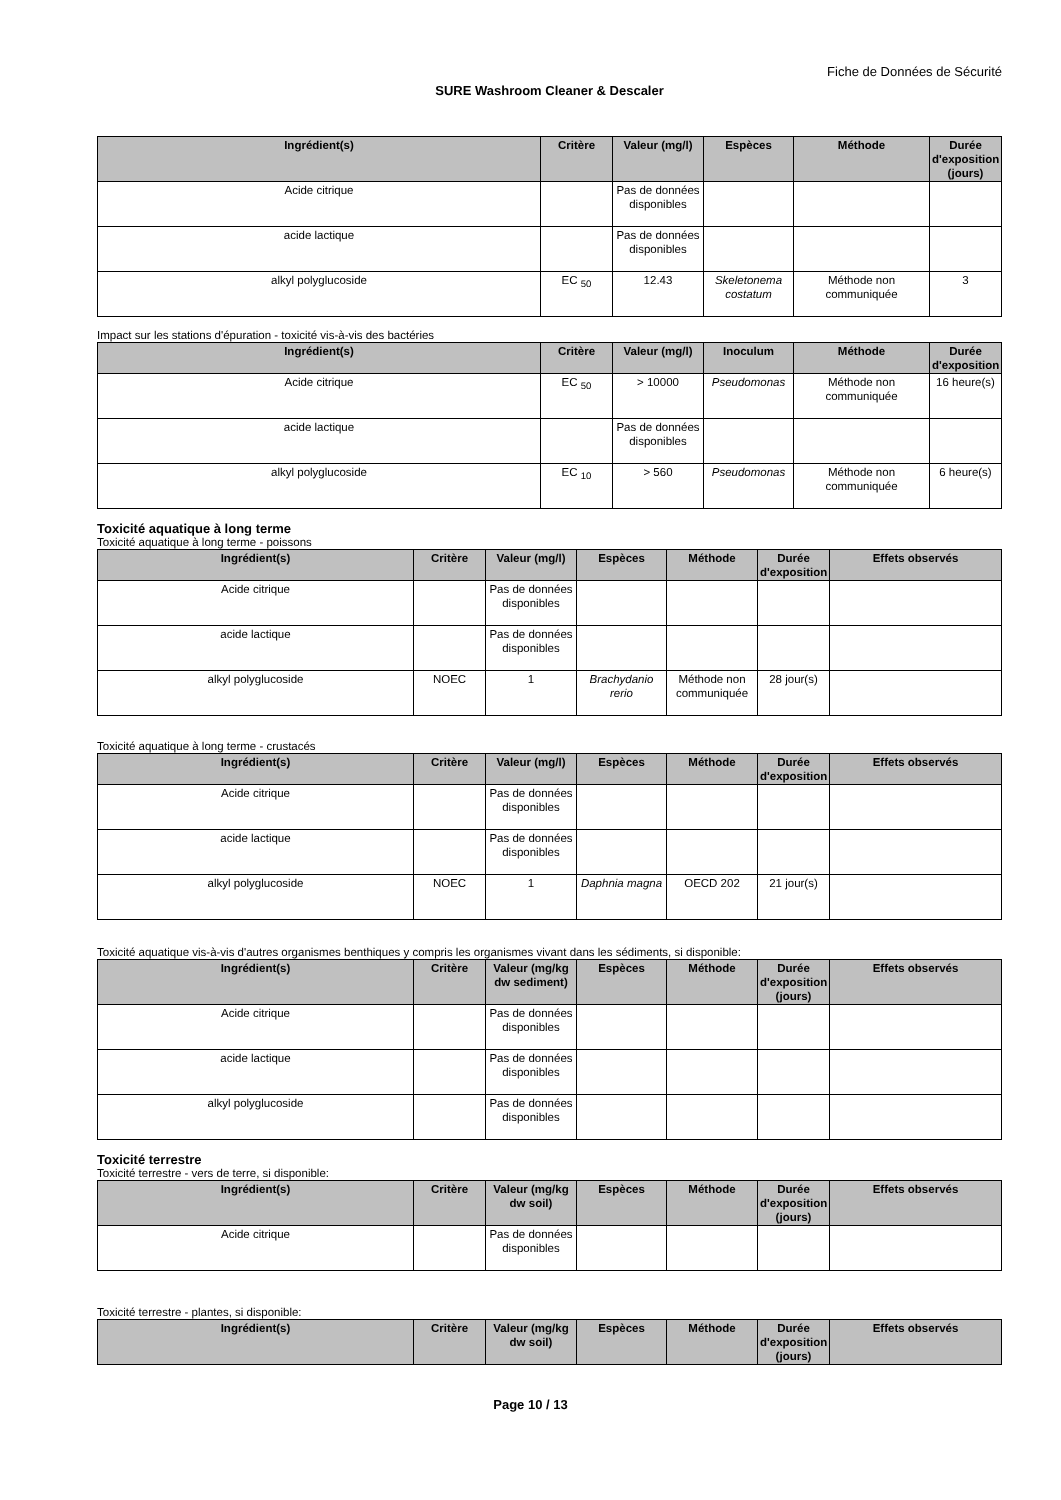Fiche de Données de Sécurité
SURE Washroom Cleaner & Descaler
| Ingrédient(s) | Critère | Valeur (mg/l) | Espèces | Méthode | Durée d'exposition (jours) |
| --- | --- | --- | --- | --- | --- |
| Acide citrique | | Pas de données disponibles | | | |
| acide lactique | | Pas de données disponibles | | | |
| alkyl polyglucoside | EC <sub>50</sub> | 12.43 | Skeletonema costatum | Méthode non communiquée | 3 |
Impact sur les stations d'épuration - toxicité vis-à-vis des bactéries
| Ingrédient(s) | Critère | Valeur (mg/l) | Inoculum | Méthode | Durée d'exposition |
| --- | --- | --- | --- | --- | --- |
| Acide citrique | EC <sub>50</sub> | > 10000 | Pseudomonas | Méthode non communiquée | 16 heure(s) |
| acide lactique | | Pas de données disponibles | | | |
| alkyl polyglucoside | EC <sub>10</sub> | > 560 | Pseudomonas | Méthode non communiquée | 6 heure(s) |
Toxicité aquatique à long terme
Toxicité aquatique à long terme - poissons
| Ingrédient(s) | Critère | Valeur (mg/l) | Espèces | Méthode | Durée d'exposition | Effets observés |
| --- | --- | --- | --- | --- | --- | --- |
| Acide citrique | | Pas de données disponibles | | | | |
| acide lactique | | Pas de données disponibles | | | | |
| alkyl polyglucoside | NOEC | 1 | Brachydanio rerio | Méthode non communiquée | 28 jour(s) | |
Toxicité aquatique à long terme - crustacés
| Ingrédient(s) | Critère | Valeur (mg/l) | Espèces | Méthode | Durée d'exposition | Effets observés |
| --- | --- | --- | --- | --- | --- | --- |
| Acide citrique | | Pas de données disponibles | | | | |
| acide lactique | | Pas de données disponibles | | | | |
| alkyl polyglucoside | NOEC | 1 | Daphnia magna | OECD 202 | 21 jour(s) | |
Toxicité aquatique vis-à-vis d'autres organismes benthiques y compris les organismes vivant dans les sédiments, si disponible:
| Ingrédient(s) | Critère | Valeur (mg/kg dw sediment) | Espèces | Méthode | Durée d'exposition (jours) | Effets observés |
| --- | --- | --- | --- | --- | --- | --- |
| Acide citrique | | Pas de données disponibles | | | | |
| acide lactique | | Pas de données disponibles | | | | |
| alkyl polyglucoside | | Pas de données disponibles | | | | |
Toxicité terrestre
Toxicité terrestre - vers de terre, si disponible:
| Ingrédient(s) | Critère | Valeur (mg/kg dw soil) | Espèces | Méthode | Durée d'exposition (jours) | Effets observés |
| --- | --- | --- | --- | --- | --- | --- |
| Acide citrique | | Pas de données disponibles | | | | |
Toxicité terrestre - plantes, si disponible:
| Ingrédient(s) | Critère | Valeur (mg/kg dw soil) | Espèces | Méthode | Durée d'exposition (jours) | Effets observés |
| --- | --- | --- | --- | --- | --- | --- |
Page 10 / 13